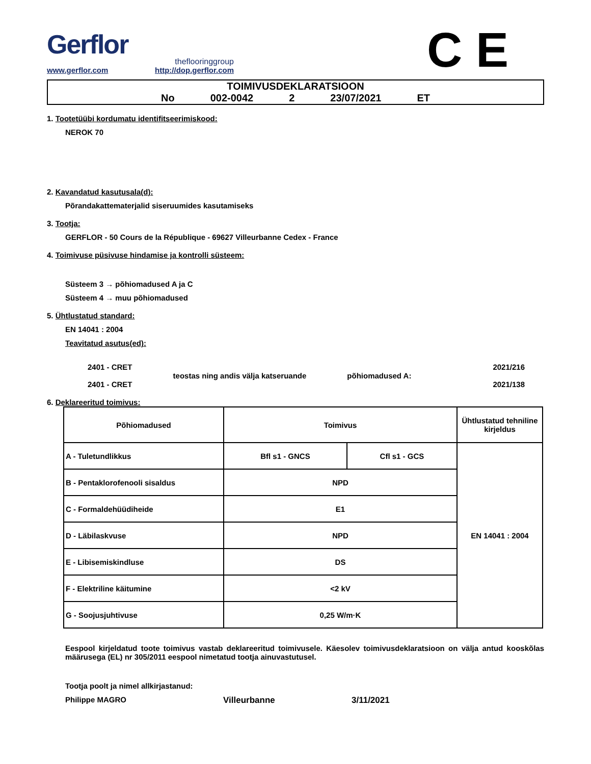Gerflor
theflooringgroup
www.gerflor.com http://dop.gerflor.com
C E
TOIMIVUSDEKLARATSIOON
No 002-0042 2 23/07/2021 ET
1. Tootetüübi kordumatu identifitseerimiskood:
NEROK 70
2. Kavandatud kasutusala(d):
Põrandakattematerjalid siseruumides kasutamiseks
3. Tootja:
GERFLOR - 50 Cours de la République - 69627 Villeurbanne Cedex - France
4. Toimivuse püsivuse hindamise ja kontrolli süsteem:
Süsteem 3 → põhiomadused A ja C
Süsteem 4 → muu põhiomadused
5. Ühtlustatud standard:
EN 14041 : 2004
Teavitatud asutus(ed):
2401 - CRET
2401 - CRET
teostas ning andis välja katseruande
põhiomadused A:
2021/216
2021/138
6. Deklareeritud toimivus:
| Põhiomadused | Toimivus | | Ühtlustatud tehniline kirjeldus |
| --- | --- | --- | --- |
| A - Tuletundlikkus | Bfl s1 - GNCS | Cfl s1 - GCS | EN 14041 : 2004 |
| B - Pentaklorofenooli sisaldus | NPD | | |
| C - Formaldehüüdiheide | E1 | | |
| D - Läbilaskvuse | NPD | | |
| E - Libisemiskindluse | DS | | |
| F - Elektriline käitumine | <2 kV | | |
| G - Soojusjuhtivuse | 0,25 W/m·K | | |
Eespool kirjeldatud toote toimivus vastab deklareeritud toimivusele. Käesolev toimivusdeklaratsioon on välja antud kooskõlas määrusega (EL) nr 305/2011 eespool nimetatud tootja ainuvastutusel.
Tootja poolt ja nimel allkirjastanud:
Philippe MAGRO Villeurbanne 3/11/2021